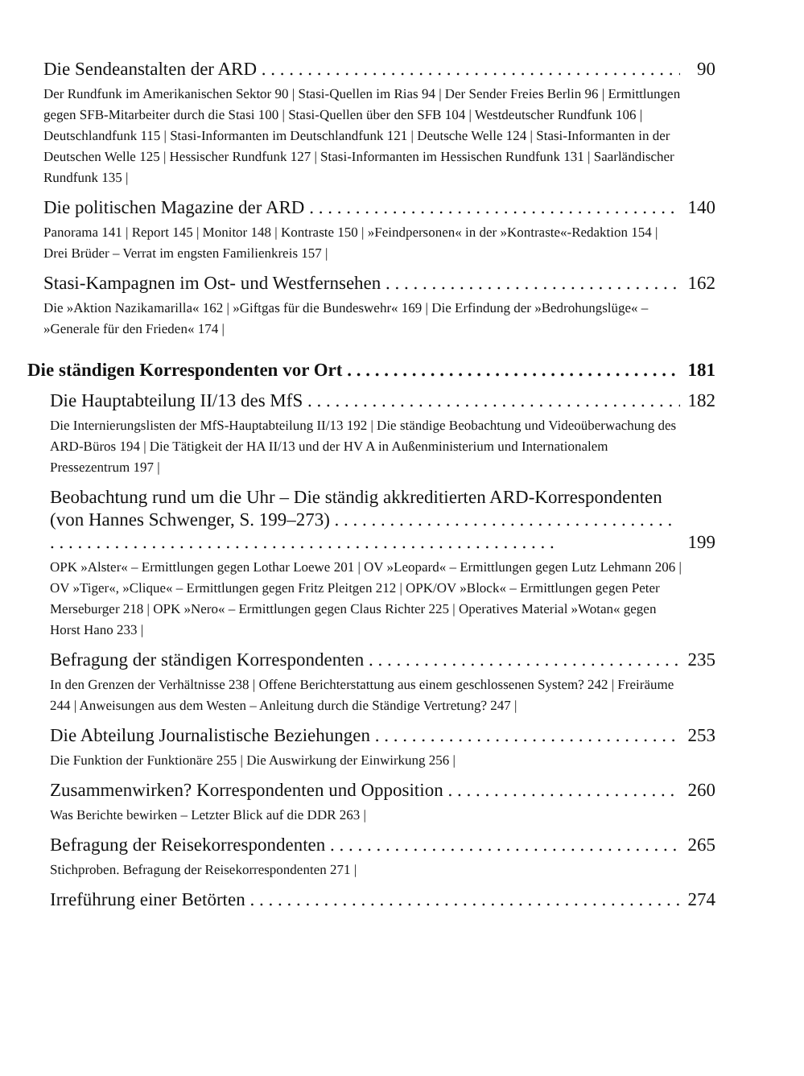Die Sendeanstalten der ARD 90
Der Rundfunk im Amerikanischen Sektor 90 | Stasi-Quellen im Rias 94 | Der Sender Freies Berlin 96 | Ermittlungen gegen SFB-Mitarbeiter durch die Stasi 100 | Stasi-Quellen über den SFB 104 | Westdeutscher Rundfunk 106 | Deutschlandfunk 115 | Stasi-Informanten im Deutschlandfunk 121 | Deutsche Welle 124 | Stasi-Informanten in der Deutschen Welle 125 | Hessischer Rundfunk 127 | Stasi-Informanten im Hessischen Rundfunk 131 | Saarländischer Rundfunk 135 |
Die politischen Magazine der ARD 140
Panorama 141 | Report 145 | Monitor 148 | Kontraste 150 | »Feindpersonen« in der »Kontraste«-Redaktion 154 | Drei Brüder – Verrat im engsten Familienkreis 157 |
Stasi-Kampagnen im Ost- und Westfernsehen 162
Die »Aktion Nazikamarilla« 162 | »Giftgas für die Bundeswehr« 169 | Die Erfindung der »Bedrohungslüge« – »Generale für den Frieden« 174 |
Die ständigen Korrespondenten vor Ort 181
Die Hauptabteilung II/13 des MfS 182
Die Internierungslisten der MfS-Hauptabteilung II/13 192 | Die ständige Beobachtung und Videoüberwachung des ARD-Büros 194 | Die Tätigkeit der HA II/13 und der HV A in Außenministerium und Internationalem Pressezentrum 197 |
Beobachtung rund um die Uhr – Die ständig akkreditierten ARD-Korrespondenten (von Hannes Schwenger, S. 199–273) . . . . . . 199
OPK »Alster« – Ermittlungen gegen Lothar Loewe 201 | OV »Leopard« – Ermittlungen gegen Lutz Lehmann 206 | OV »Tiger«, »Clique« – Ermittlungen gegen Fritz Pleitgen 212 | OPK/OV »Block« – Ermittlungen gegen Peter Merseburger 218 | OPK »Nero« – Ermittlungen gegen Claus Richter 225 | Operatives Material »Wotan« gegen Horst Hano 233 |
Befragung der ständigen Korrespondenten 235
In den Grenzen der Verhältnisse 238 | Offene Berichterstattung aus einem geschlossenen System? 242 | Freiräume 244 | Anweisungen aus dem Westen – Anleitung durch die Ständige Vertretung? 247 |
Die Abteilung Journalistische Beziehungen 253
Die Funktion der Funktionäre 255 | Die Auswirkung der Einwirkung 256 |
Zusammenwirken? Korrespondenten und Opposition 260
Was Berichte bewirken – Letzter Blick auf die DDR 263 |
Befragung der Reisekorrespondenten 265
Stichproben. Befragung der Reisekorrespondenten 271 |
Irreführung einer Betörten 274